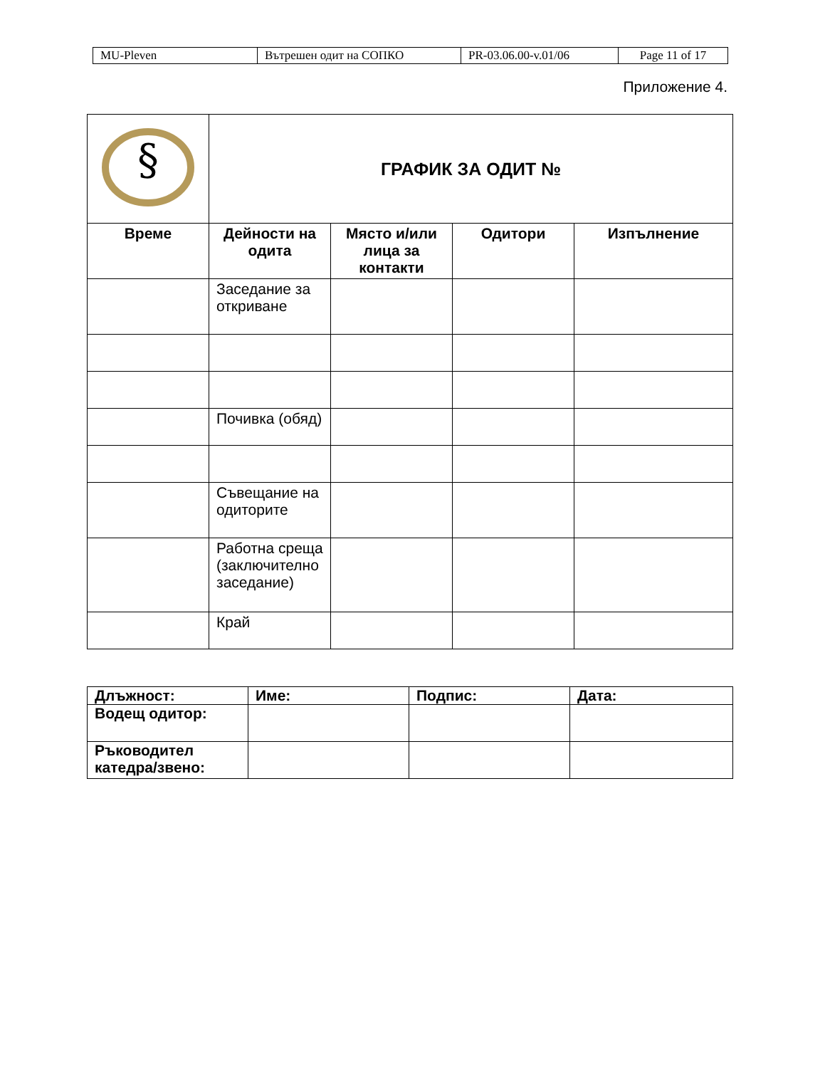| MU-Pleven | Вътрешен одит на СОПКО | PR-03.06.00-v.01/06 | Page 11 of 17 |
Приложение 4.
| § | ГРАФИК ЗА ОДИТ № | | | |
| Време | Дейности на одита | Място и/или лица за контакти | Одитори | Изпълнение |
| | Заседание за откриване | | | |
| | Почивка (обяд) | | | |
| | Съвещание на одиторите | | | |
| | Работна среща (заключително заседание) | | | |
| | Край | | | |
| Длъжност: | Име: | Подпис: | Дата: |
| Водещ одитор: | | | |
| Ръководител катедра/звено: | | | |